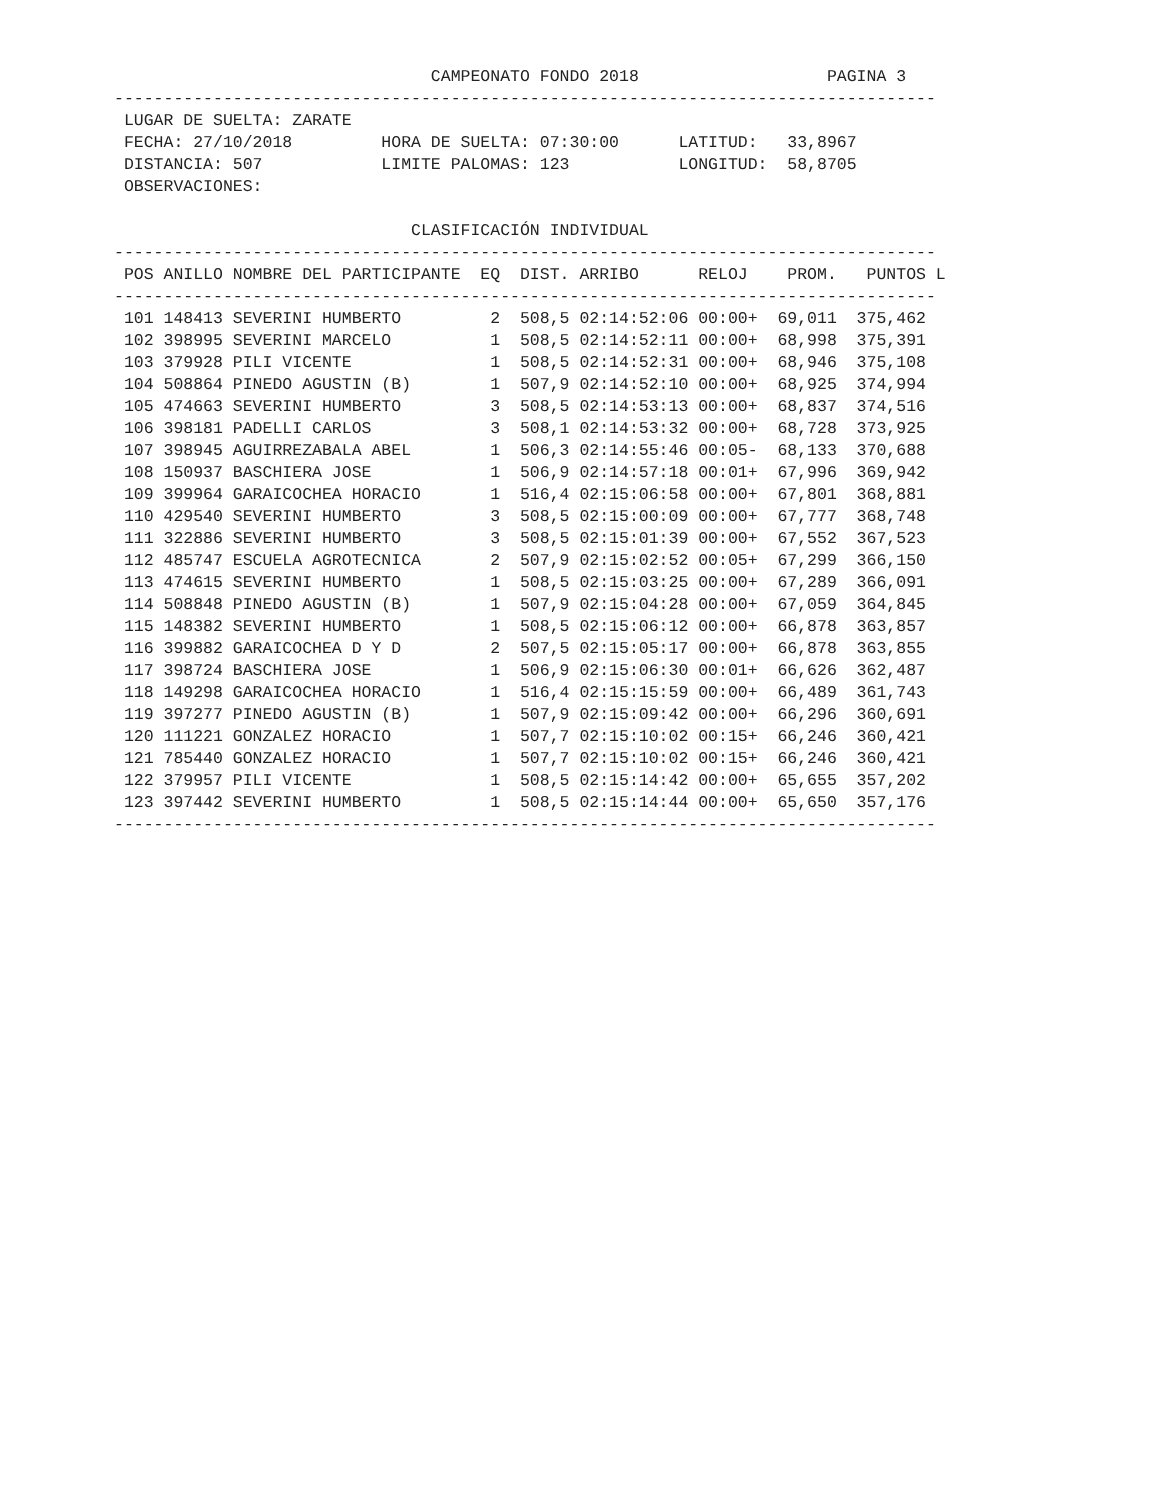CAMPEONATO FONDO 2018                   PAGINA 3
-----------------------------------------------------------------------------------
 LUGAR DE SUELTA: ZARATE
 FECHA: 27/10/2018         HORA DE SUELTA: 07:30:00      LATITUD:   33,8967
 DISTANCIA: 507            LIMITE PALOMAS: 123           LONGITUD:  58,8705
 OBSERVACIONES:

                              CLASIFICACIÓN INDIVIDUAL
-----------------------------------------------------------------------------------
 POS ANILLO NOMBRE DEL PARTICIPANTE  EQ  DIST. ARRIBO      RELOJ    PROM.   PUNTOS L
-----------------------------------------------------------------------------------
 101 148413 SEVERINI HUMBERTO         2  508,5 02:14:52:06 00:00+  69,011  375,462
 102 398995 SEVERINI MARCELO          1  508,5 02:14:52:11 00:00+  68,998  375,391
 103 379928 PILI VICENTE              1  508,5 02:14:52:31 00:00+  68,946  375,108
 104 508864 PINEDO AGUSTIN (B)        1  507,9 02:14:52:10 00:00+  68,925  374,994
 105 474663 SEVERINI HUMBERTO         3  508,5 02:14:53:13 00:00+  68,837  374,516
 106 398181 PADELLI CARLOS            3  508,1 02:14:53:32 00:00+  68,728  373,925
 107 398945 AGUIRREZABALA ABEL        1  506,3 02:14:55:46 00:05-  68,133  370,688
 108 150937 BASCHIERA JOSE            1  506,9 02:14:57:18 00:01+  67,996  369,942
 109 399964 GARAICOCHEA HORACIO       1  516,4 02:15:06:58 00:00+  67,801  368,881
 110 429540 SEVERINI HUMBERTO         3  508,5 02:15:00:09 00:00+  67,777  368,748
 111 322886 SEVERINI HUMBERTO         3  508,5 02:15:01:39 00:00+  67,552  367,523
 112 485747 ESCUELA AGROTECNICA       2  507,9 02:15:02:52 00:05+  67,299  366,150
 113 474615 SEVERINI HUMBERTO         1  508,5 02:15:03:25 00:00+  67,289  366,091
 114 508848 PINEDO AGUSTIN (B)        1  507,9 02:15:04:28 00:00+  67,059  364,845
 115 148382 SEVERINI HUMBERTO         1  508,5 02:15:06:12 00:00+  66,878  363,857
 116 399882 GARAICOCHEA D Y D         2  507,5 02:15:05:17 00:00+  66,878  363,855
 117 398724 BASCHIERA JOSE            1  506,9 02:15:06:30 00:01+  66,626  362,487
 118 149298 GARAICOCHEA HORACIO       1  516,4 02:15:15:59 00:00+  66,489  361,743
 119 397277 PINEDO AGUSTIN (B)        1  507,9 02:15:09:42 00:00+  66,296  360,691
 120 111221 GONZALEZ HORACIO          1  507,7 02:15:10:02 00:15+  66,246  360,421
 121 785440 GONZALEZ HORACIO          1  507,7 02:15:10:02 00:15+  66,246  360,421
 122 379957 PILI VICENTE              1  508,5 02:15:14:42 00:00+  65,655  357,202
 123 397442 SEVERINI HUMBERTO         1  508,5 02:15:14:44 00:00+  65,650  357,176
-----------------------------------------------------------------------------------